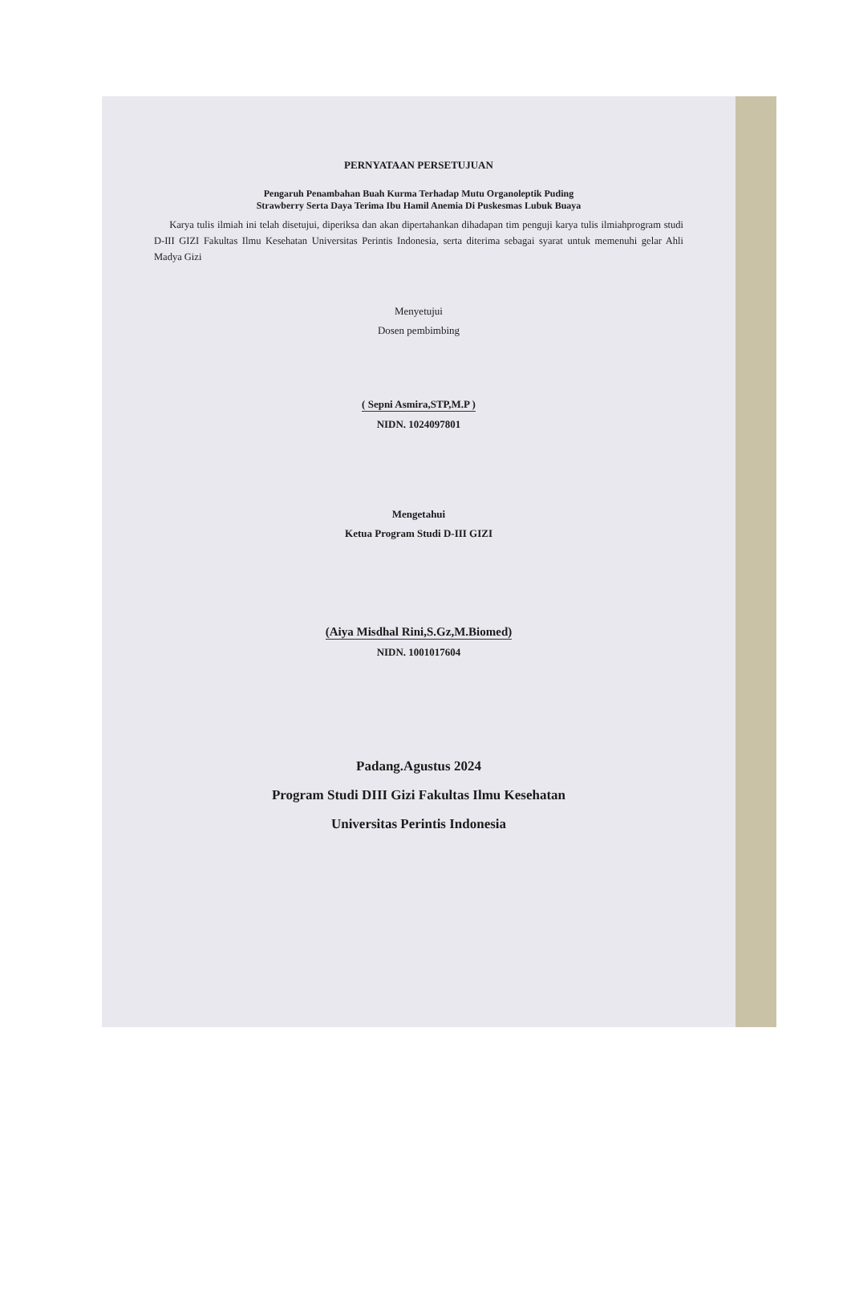PERNYATAAN PERSETUJUAN
Pengaruh Penambahan Buah Kurma Terhadap Mutu Organoleptik Puding
Strawberry Serta Daya Terima Ibu Hamil Anemia Di Puskesmas Lubuk Buaya
Karya tulis ilmiah ini telah disetujui, diperiksa dan akan dipertahankan dihadapan tim penguji karya tulis ilmiahprogram studi D-III GIZI Fakultas Ilmu Kesehatan Universitas Perintis Indonesia, serta diterima sebagai syarat untuk memenuhi gelar Ahli Madya Gizi
Menyetujui
Dosen pembimbing
( Sepni Asmira,STP,M.P )
NIDN. 1024097801
Mengetahui
Ketua Program Studi D-III GIZI
(Aiya Misdhal Rini,S.Gz,M.Biomed)
NIDN. 1001017604
Padang.Agustus 2024
Program Studi DIII Gizi Fakultas Ilmu Kesehatan
Universitas Perintis Indonesia